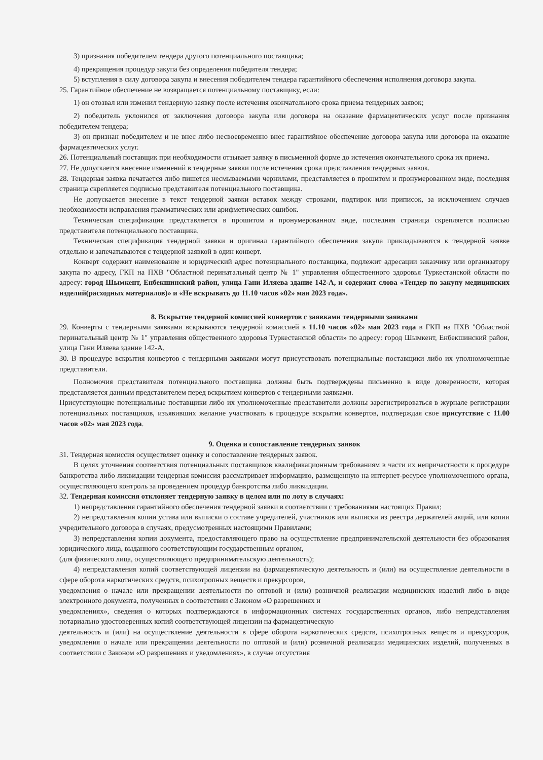3) признания победителем тендера другого потенциального поставщика;
4) прекращения процедур закупа без определения победителя тендера;
5) вступления в силу договора закупа и внесения победителем тендера гарантийного обеспечения исполнения договора закупа.
25. Гарантийное обеспечение не возвращается потенциальному поставщику, если:
1) он отозвал или изменил тендерную заявку после истечения окончательного срока приема тендерных заявок;
2) победитель уклонился от заключения договора закупа или договора на оказание фармацевтических услуг после признания победителем тендера;
3) он признан победителем и не внес либо несвоевременно внес гарантийное обеспечение договора закупа или договора на оказание фармацевтических услуг.
26. Потенциальный поставщик при необходимости отзывает заявку в письменной форме до истечения окончательного срока их приема.
27. Не допускается внесение изменений в тендерные заявки после истечения срока представления тендерных заявок.
28. Тендерная заявка печатается либо пишется несмываемыми чернилами, представляется в прошитом и пронумерованном виде, последняя страница скрепляется подписью представителя потенциального поставщика.
Не допускается внесение в текст тендерной заявки вставок между строками, подтирок или приписок, за исключением случаев необходимости исправления грамматических или арифметических ошибок.
Техническая спецификация представляется в прошитом и пронумерованном виде, последняя страница скрепляется подписью представителя потенциального поставщика.
Техническая спецификация тендерной заявки и оригинал гарантийного обеспечения закупа прикладываются к тендерной заявке отдельно и запечатываются с тендерной заявкой в один конверт.
Конверт содержит наименование и юридический адрес потенциального поставщика, подлежит адресации заказчику или организатору закупа по адресу, ГКП на ПХВ "Областной перинатальный центр № 1" управления общественного здоровья Туркестанской области по адресу: город Шымкент, Енбекшинский район, улица Гани Иляева здание 142-А, и содержит слова «Тендер по закупу медицинских изделий(расходных материалов)» и «Не вскрывать до 11.10 часов «02» мая 2023 года».
8. Вскрытие тендерной комиссией конвертов с заявками тендерными заявками
29. Конверты с тендерными заявками вскрываются тендерной комиссией в 11.10 часов «02» мая 2023 года в ГКП на ПХВ "Областной перинатальный центр № 1" управления общественного здоровья Туркестанской области» по адресу: город Шымкент, Енбекшинский район, улица Гани Иляева здание 142-А.
30. В процедуре вскрытия конвертов с тендерными заявками могут присутствовать потенциальные поставщики либо их уполномоченные представители.
Полномочия представителя потенциального поставщика должны быть подтверждены письменно в виде доверенности, которая представляется данным представителем перед вскрытием конвертов с тендерными заявками.
Присутствующие потенциальные поставщики либо их уполномоченные представители должны зарегистрироваться в журнале регистрации потенциальных поставщиков, изъявивших желание участвовать в процедуре вскрытия конвертов, подтверждая свое присутствие с 11.00 часов «02» мая 2023 года.
9. Оценка и сопоставление тендерных заявок
31. Тендерная комиссия осуществляет оценку и сопоставление тендерных заявок.
В целях уточнения соответствия потенциальных поставщиков квалификационным требованиям в части их непричастности к процедуре банкротства либо ликвидации тендерная комиссия рассматривает информацию, размещенную на интернет-ресурсе уполномоченного органа, осуществляющего контроль за проведением процедур банкротства либо ликвидации.
32. Тендерная комиссия отклоняет тендерную заявку в целом или по лоту в случаях:
1) непредставления гарантийного обеспечения тендерной заявки в соответствии с требованиями настоящих Правил;
2) непредставления копии устава или выписки о составе учредителей, участников или выписки из реестра держателей акций, или копии учредительного договора в случаях, предусмотренных настоящими Правилами;
3) непредставления копии документа, предоставляющего право на осуществление предпринимательской деятельности без образования юридического лица, выданного соответствующим государственным органом,
(для физического лица, осуществляющего предпринимательскую деятельность);
4) непредставления копий соответствующей лицензии на фармацевтическую деятельность и (или) на осуществление деятельности в сфере оборота наркотических средств, психотропных веществ и прекурсоров,
уведомления о начале или прекращении деятельности по оптовой и (или) розничной реализации медицинских изделий либо в виде электронного документа, полученных в соответствии с Законом «О разрешениях и
уведомлениях», сведения о которых подтверждаются в информационных системах государственных органов, либо непредставления нотариально удостоверенных копий соответствующей лицензии на фармацевтическую
деятельность и (или) на осуществление деятельности в сфере оборота наркотических средств, психотропных веществ и прекурсоров, уведомления о начале или прекращении деятельности по оптовой и (или) розничной реализации медицинских изделий, полученных в соответствии с Законом «О разрешениях и уведомлениях», в случае отсутствия